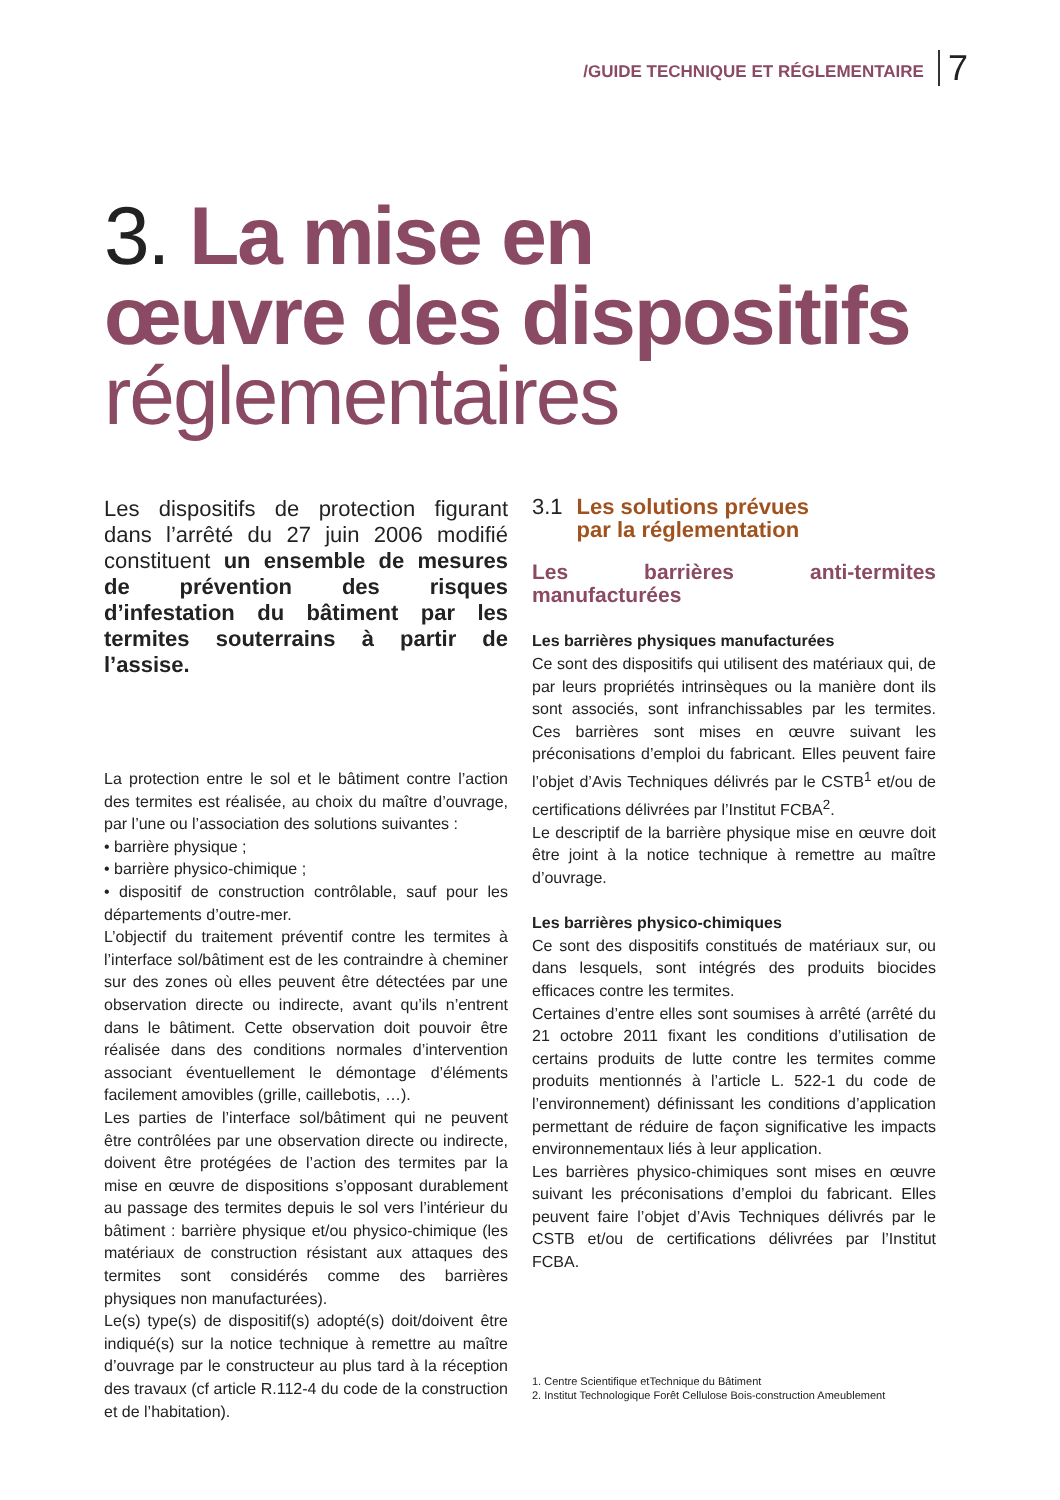/GUIDE TECHNIQUE ET RÉGLEMENTAIRE
7
3. La mise en
œuvre des dispositifs
réglementaires
Les dispositifs de protection figurant dans l’arrêté du 27 juin 2006 modifié constituent un ensemble de mesures de prévention des risques d’infestation du bâtiment par les termites souterrains à partir de l’assise.
La protection entre le sol et le bâtiment contre l’action des termites est réalisée, au choix du maître d’ouvrage, par l’une ou l’association des solutions suivantes :
• barrière physique ;
• barrière physico-chimique ;
• dispositif de construction contrôlable, sauf pour les départements d’outre-mer.
L’objectif du traitement préventif contre les termites à l’interface sol/bâtiment est de les contraindre à cheminer sur des zones où elles peuvent être détectées par une observation directe ou indirecte, avant qu’ils n’entrent dans le bâtiment. Cette observation doit pouvoir être réalisée dans des conditions normales d’intervention associant éventuellement le démontage d’éléments facilement amovibles (grille, caillebotis, …).
Les parties de l’interface sol/bâtiment qui ne peuvent être contrôlées par une observation directe ou indirecte, doivent être protégées de l’action des termites par la mise en œuvre de dispositions s’opposant durablement au passage des termites depuis le sol vers l’intérieur du bâtiment : barrière physique et/ou physico-chimique (les matériaux de construction résistant aux attaques des termites sont considérés comme des barrières physiques non manufacturées).
Le(s) type(s) de dispositif(s) adopté(s) doit/doivent être indiqué(s) sur la notice technique à remettre au maître d’ouvrage par le constructeur au plus tard à la réception des travaux (cf article R.112-4 du code de la construction et de l’habitation).
3.1 Les solutions prévues
par la réglementation
Les barrières anti-termites manufacturées
Les barrières physiques manufacturées
Ce sont des dispositifs qui utilisent des matériaux qui, de par leurs propriétés intrinsèques ou la manière dont ils sont associés, sont infranchissables par les termites. Ces barrières sont mises en œuvre suivant les préconisations d’emploi du fabricant. Elles peuvent faire l’objet d’Avis Techniques délivrés par le CSTB<sup>1</sup> et/ou de certifications délivrées par l’Institut FCBA<sup>2</sup>.
Le descriptif de la barrière physique mise en œuvre doit être joint à la notice technique à remettre au maître d’ouvrage.
Les barrières physico-chimiques
Ce sont des dispositifs constitués de matériaux sur, ou dans lesquels, sont intégrés des produits biocides efficaces contre les termites.
Certaines d’entre elles sont soumises à arrêté (arrêté du 21 octobre 2011 fixant les conditions d’utilisation de certains produits de lutte contre les termites comme produits mentionnés à l’article L. 522-1 du code de l’environnement) définissant les conditions d’application permettant de réduire de façon significative les impacts environnementaux liés à leur application.
Les barrières physico-chimiques sont mises en œuvre suivant les préconisations d’emploi du fabricant. Elles peuvent faire l’objet d’Avis Techniques délivrés par le CSTB et/ou de certifications délivrées par l’Institut FCBA.
1. Centre Scientifique etTechnique du Bâtiment
2. Institut Technologique Forêt Cellulose Bois-construction Ameublement